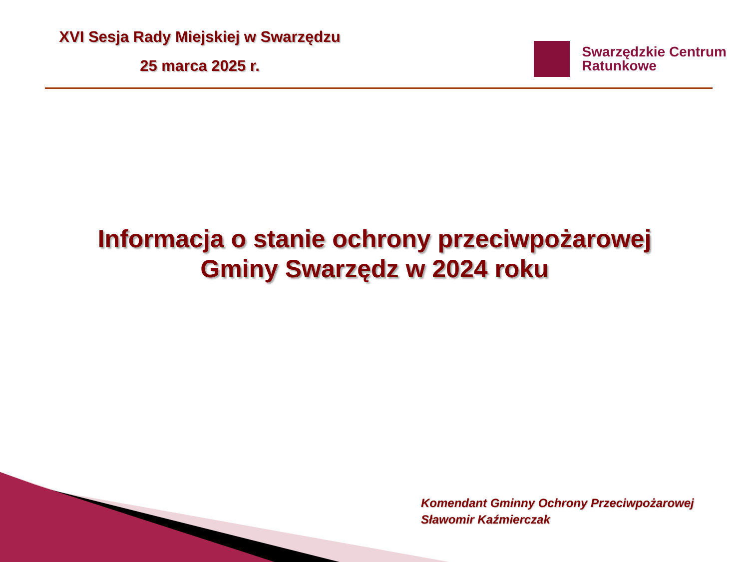XVI Sesja Rady Miejskiej w Swarzędzu
25 marca 2025 r.
Swarzędzkie Centrum
Ratunkowe
Informacja o stanie ochrony przeciwpożarowej
Gminy Swarzędz w 2024 roku
Komendant Gminny Ochrony Przeciwpożarowej
Sławomir Kaźmierczak